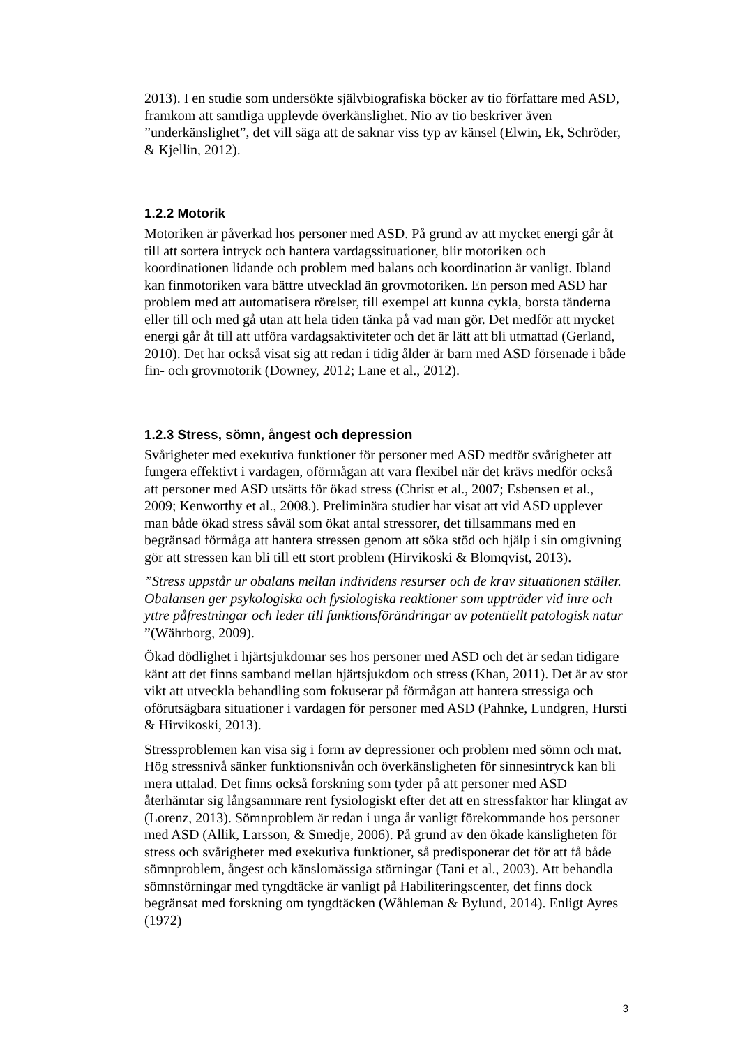2013). I en studie som undersökte självbiografiska böcker av tio författare med ASD, framkom att samtliga upplevde överkänslighet. Nio av tio beskriver även ”underkänslighet”, det vill säga att de saknar viss typ av känsel (Elwin, Ek, Schröder, & Kjellin, 2012).
1.2.2 Motorik
Motoriken är påverkad hos personer med ASD. På grund av att mycket energi går åt till att sortera intryck och hantera vardagssituationer, blir motoriken och koordinationen lidande och problem med balans och koordination är vanligt. Ibland kan finmotoriken vara bättre utvecklad än grovmotoriken. En person med ASD har problem med att automatisera rörelser, till exempel att kunna cykla, borsta tänderna eller till och med gå utan att hela tiden tänka på vad man gör. Det medför att mycket energi går åt till att utföra vardagsaktiviteter och det är lätt att bli utmattad (Gerland, 2010). Det har också visat sig att redan i tidig ålder är barn med ASD försenade i både fin- och grovmotorik (Downey, 2012; Lane et al., 2012).
1.2.3 Stress, sömn, ångest och depression
Svårigheter med exekutiva funktioner för personer med ASD medför svårigheter att fungera effektivt i vardagen, oförmågan att vara flexibel när det krävs medför också att personer med ASD utsätts för ökad stress (Christ et al., 2007; Esbensen et al., 2009; Kenworthy et al., 2008.). Preliminära studier har visat att vid ASD upplever man både ökad stress såväl som ökat antal stressorer, det tillsammans med en begränsad förmåga att hantera stressen genom att söka stöd och hjälp i sin omgivning gör att stressen kan bli till ett stort problem (Hirvikoski & Blomqvist, 2013).
”Stress uppstår ur obalans mellan individens resurser och de krav situationen ställer. Obalansen ger psykologiska och fysiologiska reaktioner som uppträder vid inre och yttre påfrestningar och leder till funktionsförändringar av potentiellt patologisk natur ”(Währborg, 2009).
Ökad dödlighet i hjärtsjukdomar ses hos personer med ASD och det är sedan tidigare känt att det finns samband mellan hjärtsjukdom och stress (Khan, 2011). Det är av stor vikt att utveckla behandling som fokuserar på förmågan att hantera stressiga och oförutsägbara situationer i vardagen för personer med ASD (Pahnke, Lundgren, Hursti & Hirvikoski, 2013).
Stressproblemen kan visa sig i form av depressioner och problem med sömn och mat. Hög stressnivå sänker funktionsnivån och överkänsligheten för sinnesintryck kan bli mera uttalad. Det finns också forskning som tyder på att personer med ASD återhämtar sig långsammare rent fysiologiskt efter det att en stressfaktor har klingat av (Lorenz, 2013). Sömnproblem är redan i unga år vanligt förekommande hos personer med ASD (Allik, Larsson, & Smedje, 2006). På grund av den ökade känsligheten för stress och svårigheter med exekutiva funktioner, så predisponerar det för att få både sömnproblem, ångest och känslomässiga störningar (Tani et al., 2003). Att behandla sömnstörningar med tyngdtäcke är vanligt på Habiliteringscenter, det finns dock begränsat med forskning om tyngdtäcken (Wåhleman & Bylund, 2014). Enligt Ayres (1972)
3